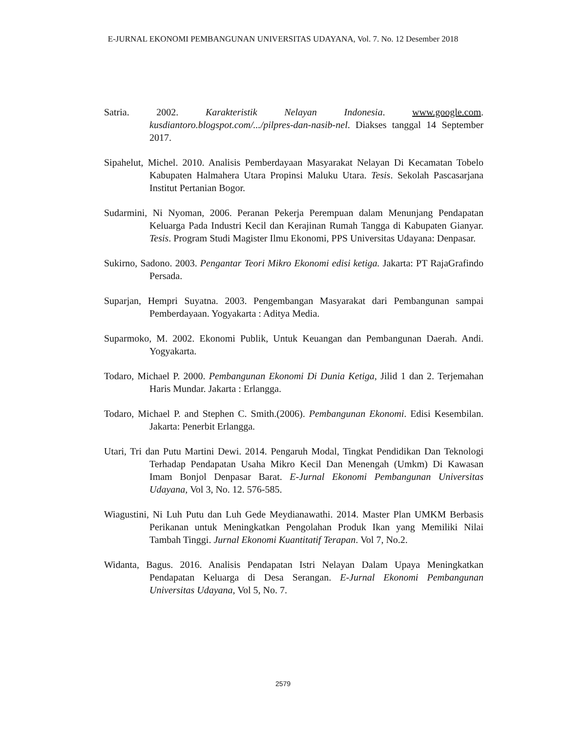E-JURNAL EKONOMI PEMBANGUNAN UNIVERSITAS UDAYANA, Vol. 7. No. 12 Desember 2018
Satria. 2002. Karakteristik Nelayan Indonesia. www.google.com. kusdiantoro.blogspot.com/.../pilpres-dan-nasib-nel. Diakses tanggal 14 September 2017.
Sipahelut, Michel. 2010. Analisis Pemberdayaan Masyarakat Nelayan Di Kecamatan Tobelo Kabupaten Halmahera Utara Propinsi Maluku Utara. Tesis. Sekolah Pascasarjana Institut Pertanian Bogor.
Sudarmini, Ni Nyoman, 2006. Peranan Pekerja Perempuan dalam Menunjang Pendapatan Keluarga Pada Industri Kecil dan Kerajinan Rumah Tangga di Kabupaten Gianyar. Tesis. Program Studi Magister Ilmu Ekonomi, PPS Universitas Udayana: Denpasar.
Sukirno, Sadono. 2003. Pengantar Teori Mikro Ekonomi edisi ketiga. Jakarta: PT RajaGrafindo Persada.
Suparjan, Hempri Suyatna. 2003. Pengembangan Masyarakat dari Pembangunan sampai Pemberdayaan. Yogyakarta : Aditya Media.
Suparmoko, M. 2002. Ekonomi Publik, Untuk Keuangan dan Pembangunan Daerah. Andi. Yogyakarta.
Todaro, Michael P. 2000. Pembangunan Ekonomi Di Dunia Ketiga, Jilid 1 dan 2. Terjemahan Haris Mundar. Jakarta : Erlangga.
Todaro, Michael P. and Stephen C. Smith.(2006). Pembangunan Ekonomi. Edisi Kesembilan. Jakarta: Penerbit Erlangga.
Utari, Tri dan Putu Martini Dewi. 2014. Pengaruh Modal, Tingkat Pendidikan Dan Teknologi Terhadap Pendapatan Usaha Mikro Kecil Dan Menengah (Umkm) Di Kawasan Imam Bonjol Denpasar Barat. E-Jurnal Ekonomi Pembangunan Universitas Udayana, Vol 3, No. 12. 576-585.
Wiagustini, Ni Luh Putu dan Luh Gede Meydianawathi. 2014. Master Plan UMKM Berbasis Perikanan untuk Meningkatkan Pengolahan Produk Ikan yang Memiliki Nilai Tambah Tinggi. Jurnal Ekonomi Kuantitatif Terapan. Vol 7, No.2.
Widanta, Bagus. 2016. Analisis Pendapatan Istri Nelayan Dalam Upaya Meningkatkan Pendapatan Keluarga di Desa Serangan. E-Jurnal Ekonomi Pembangunan Universitas Udayana, Vol 5, No. 7.
2579